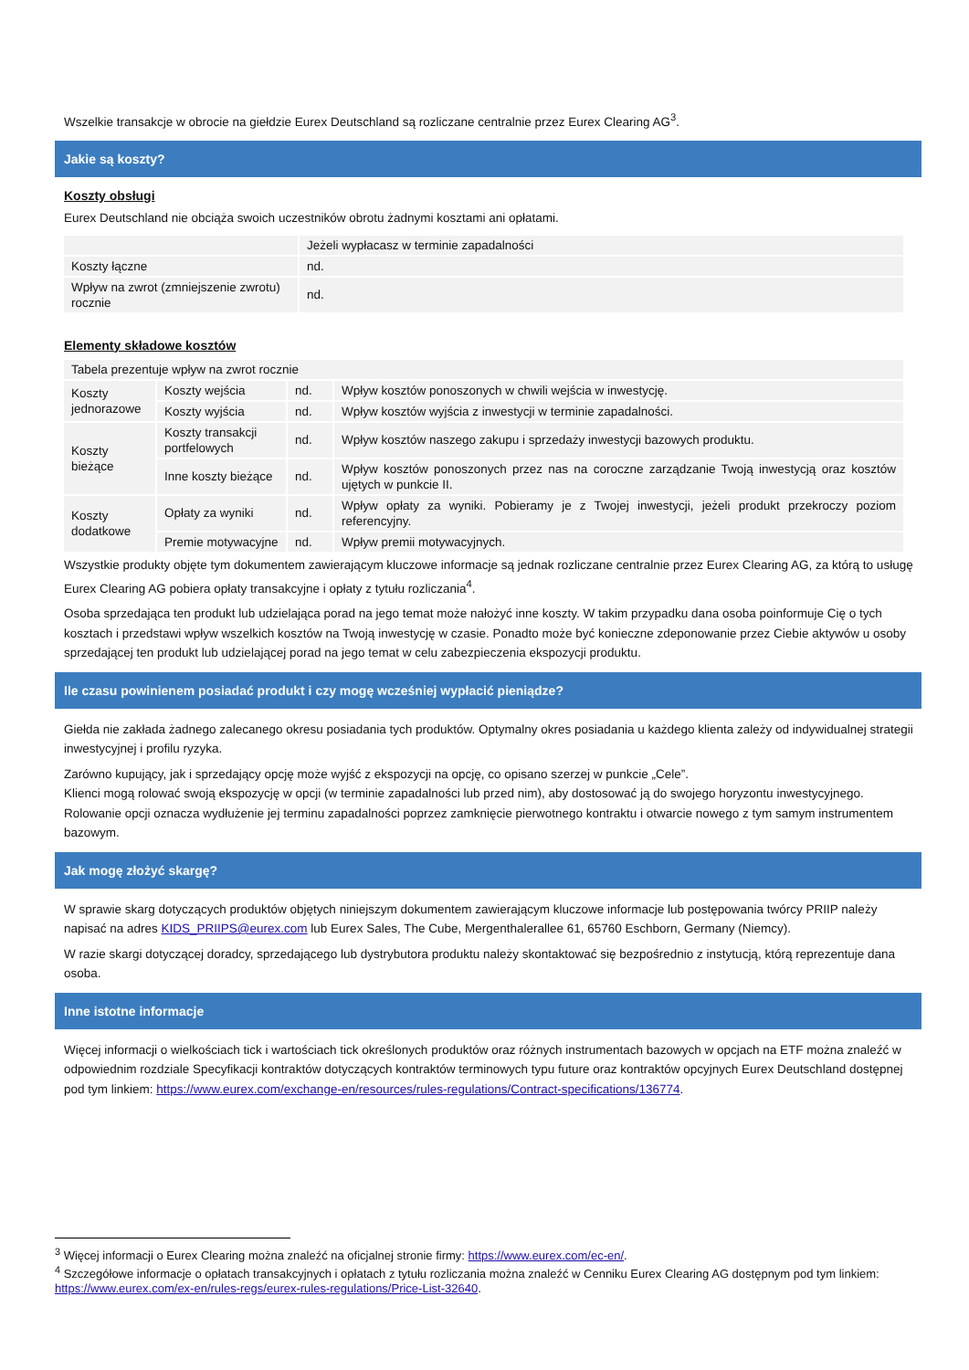Wszelkie transakcje w obrocie na giełdzie Eurex Deutschland są rozliczane centralnie przez Eurex Clearing AG<sup>3</sup>.
Jakie są koszty?
Koszty obsługi
Eurex Deutschland nie obciąża swoich uczestników obrotu żadnymi kosztami ani opłatami.
| | Jeżeli wypłacasz w terminie zapadalności |
| Koszty łączne | nd. |
| Wpływ na zwrot (zmniejszenie zwrotu) rocznie | nd. |
Elementy składowe kosztów
| Tabela prezentuje wpływ na zwrot rocznie | | | |
| Koszty jednorazowe | Koszty wejścia | nd. | Wpływ kosztów ponoszonych w chwili wejścia w inwestycję. |
| | Koszty wyjścia | nd. | Wpływ kosztów wyjścia z inwestycji w terminie zapadalności. |
| Koszty bieżące | Koszty transakcji portfelowych | nd. | Wpływ kosztów naszego zakupu i sprzedaży inwestycji bazowych produktu. |
| | Inne koszty bieżące | nd. | Wpływ kosztów ponoszonych przez nas na coroczne zarządzanie Twoją inwestycją oraz kosztów ujętych w punkcie II. |
| Koszty dodatkowe | Opłaty za wyniki | nd. | Wpływ opłaty za wyniki. Pobieramy je z Twojej inwestycji, jeżeli produkt przekroczy poziom referencyjny. |
| | Premie motywacyjne | nd. | Wpływ premii motywacyjnych. |
Wszystkie produkty objęte tym dokumentem zawierającym kluczowe informacje są jednak rozliczane centralnie przez Eurex Clearing AG, za którą to usługę Eurex Clearing AG pobiera opłaty transakcyjne i opłaty z tytułu rozliczania<sup>4</sup>.
Osoba sprzedająca ten produkt lub udzielająca porad na jego temat może nałożyć inne koszty. W takim przypadku dana osoba poinformuje Cię o tych kosztach i przedstawi wpływ wszelkich kosztów na Twoją inwestycję w czasie. Ponadto może być konieczne zdeponowanie przez Ciebie aktywów u osoby sprzedającej ten produkt lub udzielającej porad na jego temat w celu zabezpieczenia ekspozycji produktu.
Ile czasu powinienem posiadać produkt i czy mogę wcześniej wypłacić pieniądze?
Giełda nie zakłada żadnego zalecanego okresu posiadania tych produktów. Optymalny okres posiadania u każdego klienta zależy od indywidualnej strategii inwestycyjnej i profilu ryzyka.
Zarówno kupujący, jak i sprzedający opcję może wyjść z ekspozycji na opcję, co opisano szerzej w punkcie „Cele”.
Klienci mogą rolować swoją ekspozycję w opcji (w terminie zapadalności lub przed nim), aby dostosować ją do swojego horyzontu inwestycyjnego. Rolowanie opcji oznacza wydłużenie jej terminu zapadalności poprzez zamknięcie pierwotnego kontraktu i otwarcie nowego z tym samym instrumentem bazowym.
Jak mogę złożyć skargę?
W sprawie skarg dotyczących produktów objętych niniejszym dokumentem zawierającym kluczowe informacje lub postępowania twórcy PRIIP należy napisać na adres KIDS_PRIIPS@eurex.com lub Eurex Sales, The Cube, Mergenthalerallee 61, 65760 Eschborn, Germany (Niemcy).
W razie skargi dotyczącej doradcy, sprzedającego lub dystrybutora produktu należy skontaktować się bezpośrednio z instytucją, którą reprezentuje dana osoba.
Inne istotne informacje
Więcej informacji o wielkościach tick i wartościach tick określonych produktów oraz różnych instrumentach bazowych w opcjach na ETF można znaleźć w odpowiednim rozdziale Specyfikacji kontraktów dotyczących kontraktów terminowych typu future oraz kontraktów opcyjnych Eurex Deutschland dostępnej pod tym linkiem: https://www.eurex.com/exchange-en/resources/rules-regulations/Contract-specifications/136774.
<sup>3</sup> Więcej informacji o Eurex Clearing można znaleźć na oficjalnej stronie firmy: https://www.eurex.com/ec-en/.
<sup>4</sup> Szczegółowe informacje o opłatach transakcyjnych i opłatach z tytułu rozliczania można znaleźć w Cenniku Eurex Clearing AG dostępnym pod tym linkiem: https://www.eurex.com/ex-en/rules-regs/eurex-rules-regulations/Price-List-32640.